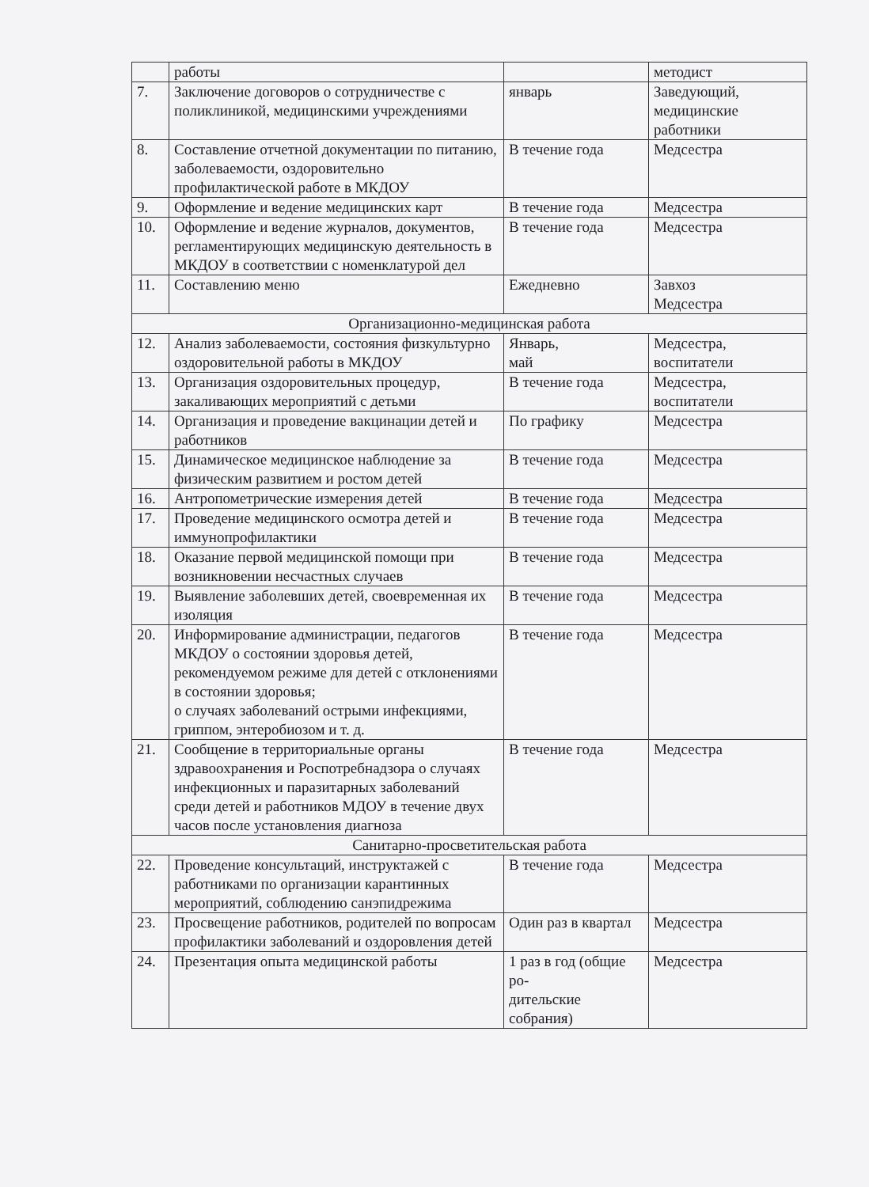| | работы | | методист |
| 7. | Заключение договоров о сотрудничестве с поликлиникой, медицинскими учреждениями | январь | Заведующий, медицинские работники |
| 8. | Составление отчетной документации по питанию, заболеваемости, оздоровительно профилактической работе в МКДОУ | В течение года | Медсестра |
| 9. | Оформление и ведение медицинских карт | В течение года | Медсестра |
| 10. | Оформление и ведение журналов, документов, регламентирующих медицинскую деятельность в МКДОУ в соответствии с номенклатурой дел | В течение года | Медсестра |
| 11. | Составлению меню | Ежедневно | Завхоз Медсестра |
| Организационно-медицинская работа | | | |
| 12. | Анализ заболеваемости, состояния физкультурно оздоровительной работы в МКДОУ | Январь, май | Медсестра, воспитатели |
| 13. | Организация оздоровительных процедур, закаливающих мероприятий с детьми | В течение года | Медсестра, воспитатели |
| 14. | Организация и проведение вакцинации детей и работников | По графику | Медсестра |
| 15. | Динамическое медицинское наблюдение за физическим развитием и ростом детей | В течение года | Медсестра |
| 16. | Антропометрические измерения детей | В течение года | Медсестра |
| 17. | Проведение медицинского осмотра детей и иммунопрофилактики | В течение года | Медсестра |
| 18. | Оказание первой медицинской помощи при возникновении несчастных случаев | В течение года | Медсестра |
| 19. | Выявление заболевших детей, своевременная их изоляция | В течение года | Медсестра |
| 20. | Информирование администрации, педагогов МКДОУ о состоянии здоровья детей, рекомендуемом режиме для детей с отклонениями в состоянии здоровья; о случаях заболеваний острыми инфекциями, гриппом, энтеробиозом и т. д. | В течение года | Медсестра |
| 21. | Сообщение в территориальные органы здравоохранения и Роспотребнадзора о случаях инфекционных и паразитарных заболеваний среди детей и работников МДОУ в течение двух часов после установления диагноза | В течение года | Медсестра |
| Санитарно-просветительская работа | | | |
| 22. | Проведение консультаций, инструктажей с работниками по организации карантинных мероприятий, соблюдению санэпидрежима | В течение года | Медсестра |
| 23. | Просвещение работников, родителей по вопросам профилактики заболеваний и оздоровления детей | Один раз в квартал | Медсестра |
| 24. | Презентация опыта медицинской работы | 1 раз в год (общие ро- дительские собрания) | Медсестра |